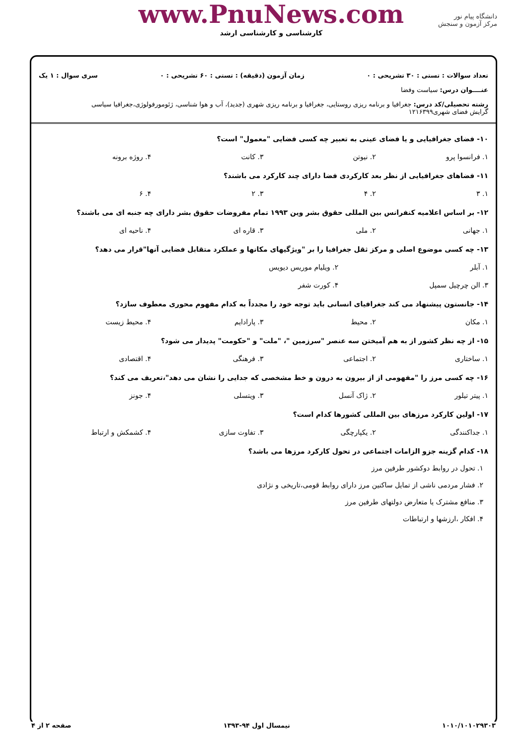دانشگاه پیام نور
مرکز آزمون و سنجش
www.PnuNews.com
کارشناسی و کارشناسی ارشد
تعداد سوالات : تستی : ۳۰ تشریحی : ۰ زمان آزمون (دقیقه) : تستی : ۶۰ تشریحی : ۰ سری سوال : ۱ یک
عنــــوان درس: سیاست وفضا
رشته تحصیلی/کد درس: جغرافیا و برنامه ریزی روستایی، جغرافیا و برنامه ریزی شهری (جدید)، آب و هوا شناسی، ژئومورفولوژی،جغرافیا سیاسی
گرایش فضای شهری۱۲۱۶۳۹۹
۱۰- فضای جغرافیایی و یا فضای عینی به تعبیر چه کسی فضایی "معمول" است؟
۱. فرانسوا پرو ۲. نیوتن ۳. کانت ۴. روژه برونه
۱۱- فضاهای جغرافیایی از نظر بعد کارکردی فضا دارای چند کارکرد می باشند؟
۱. ۳ ۲. ۴ ۳. ۲ ۴. ۶
۱۲- بر اساس اعلامیه کنفرانس بین المللی حقوق بشر وین ۱۹۹۳ تمام مفروضات حقوق بشر دارای چه جنبه ای می باشند؟
۱. جهانی ۲. ملی ۳. قاره ای ۴. ناحیه ای
۱۳- چه کسی موضوع اصلی و مرکز ثقل جغرافیا را بر "ویژگیهای مکانها و عملکرد متقابل فضایی آنها"قرار می دهد؟
۱. آبلر ۲. ویلیام موریس دیویس
۳. الن چرچیل سمپل ۴. کورت شفر
۱۴- جانستون پیشنهاد می کند جغرافیای انسانی باید توجه خود را مجدداً به کدام مفهوم محوری معطوف سازد؟
۱. مکان ۲. محیط ۳. پارادایم ۴. محیط زیست
۱۵- از چه نظر کشور از به هم آمیختن سه عنصر "سرزمین "، "ملت" و "حکومت" پدیدار می شود؟
۱. ساختاری ۲. اجتماعی ۳. فرهنگی ۴. اقتصادی
۱۶- چه کسی مرز را "مفهومی از از بیرون به درون و خط مشخصی که جدایی را نشان می دهد"،تعریف می کند؟
۱. پیتر تیلور ۲. ژاک آنسل ۳. ویتسلی ۴. جونز
۱۷- اولین کارکرد مرزهای بین المللی کشورها کدام است؟
۱. جداکنندگی ۲. یکپارچگی ۳. تفاوت سازی ۴. کشمکش و ارتباط
۱۸- کدام گزینه جزو الزامات اجتماعی در تحول کارکرد مرزها می باشد؟
۱. تحول در روابط دوکشور طرفین مرز
۲. فشار مردمی ناشی از تمایل ساکنین مرز دارای روابط قومی،تاریخی و نژادی
۳. منافع مشترک یا متعارض دولتهای طرفین مرز
۴. افکار ،ارزشها و ارتباطات
۱۰۱۰/۱۰۱۰۲۹۳۰۳ نیمسال اول ۹۴-۱۳۹۳ صفحه ۲ از ۴